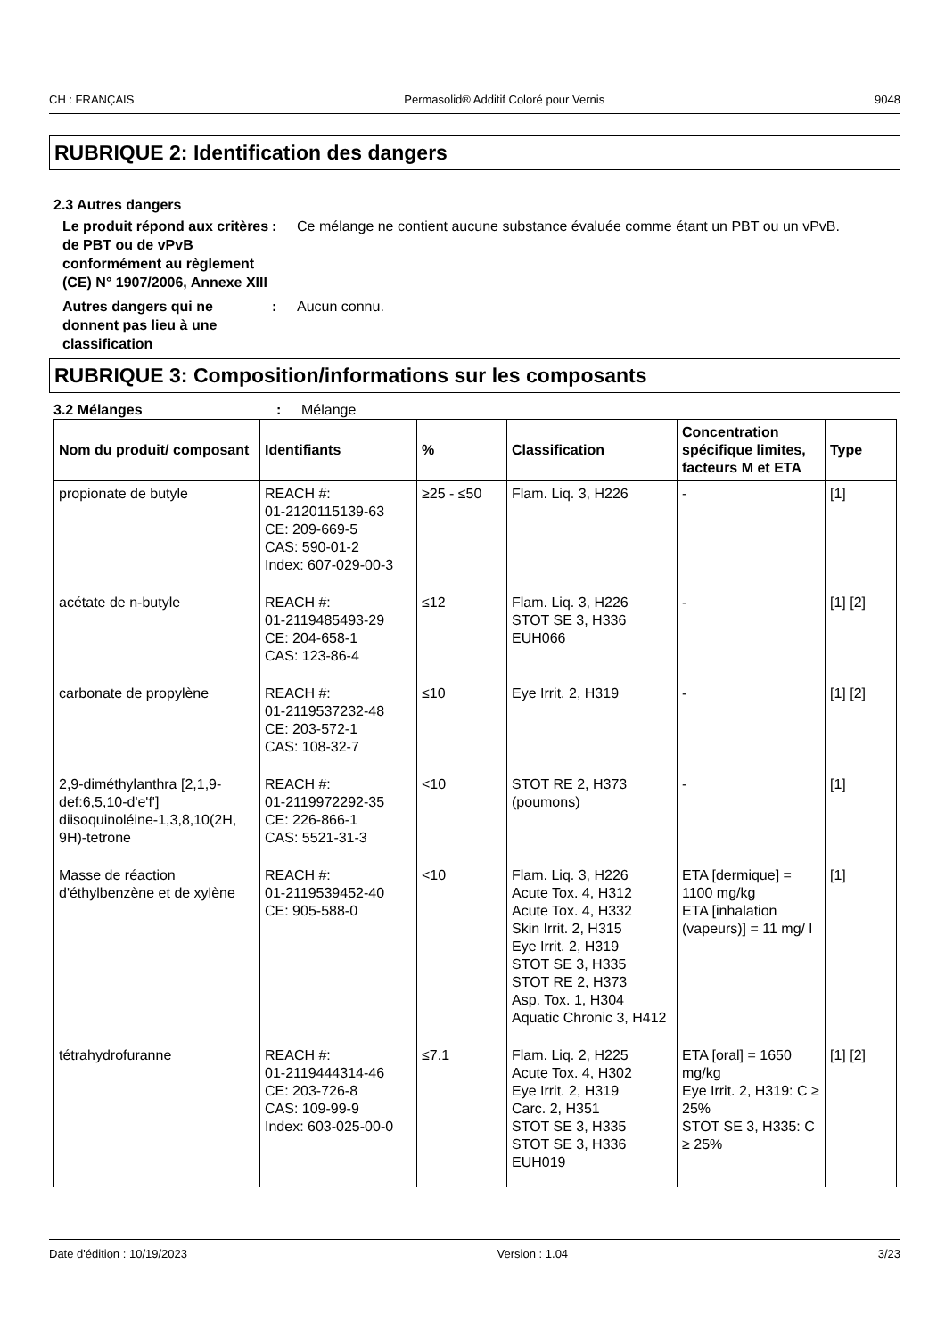CH : FRANÇAIS Permasolid® Additif Coloré pour Vernis 9048
RUBRIQUE 2: Identification des dangers
2.3 Autres dangers
Le produit répond aux critères de PBT ou de vPvB conformément au règlement (CE) N° 1907/2006, Annexe XIII
: Ce mélange ne contient aucune substance évaluée comme étant un PBT ou un vPvB.
Autres dangers qui ne donnent pas lieu à une classification
: Aucun connu.
RUBRIQUE 3: Composition/informations sur les composants
3.2 Mélanges : Mélange
| Nom du produit/ composant | Identifiants | % | Classification | Concentration spécifique limites, facteurs M et ETA | Type |
| --- | --- | --- | --- | --- | --- |
| propionate de butyle | REACH #: 01-2120115139-63 CE: 209-669-5 CAS: 590-01-2 Index: 607-029-00-3 | ≥25 - ≤50 | Flam. Liq. 3, H226 | - | [1] |
| acétate de n-butyle | REACH #: 01-2119485493-29 CE: 204-658-1 CAS: 123-86-4 | ≤12 | Flam. Liq. 3, H226 STOT SE 3, H336 EUH066 | - | [1] [2] |
| carbonate de propylène | REACH #: 01-2119537232-48 CE: 203-572-1 CAS: 108-32-7 | ≤10 | Eye Irrit. 2, H319 | - | [1] [2] |
| 2,9-diméthylanthra [2,1,9-def:6,5,10-d'e'f'] diisoquinoléine-1,3,8,10(2H, 9H)-tetrone | REACH #: 01-2119972292-35 CE: 226-866-1 CAS: 5521-31-3 | <10 | STOT RE 2, H373 (poumons) | - | [1] |
| Masse de réaction d'éthylbenzène et de xylène | REACH #: 01-2119539452-40 CE: 905-588-0 | <10 | Flam. Liq. 3, H226 Acute Tox. 4, H312 Acute Tox. 4, H332 Skin Irrit. 2, H315 Eye Irrit. 2, H319 STOT SE 3, H335 STOT RE 2, H373 Asp. Tox. 1, H304 Aquatic Chronic 3, H412 | ETA [dermique] = 1100 mg/kg ETA [inhalation (vapeurs)] = 11 mg/ l | [1] |
| tétrahydrofuranne | REACH #: 01-2119444314-46 CE: 203-726-8 CAS: 109-99-9 Index: 603-025-00-0 | ≤7.1 | Flam. Liq. 2, H225 Acute Tox. 4, H302 Eye Irrit. 2, H319 Carc. 2, H351 STOT SE 3, H335 STOT SE 3, H336 EUH019 | ETA [oral] = 1650 mg/kg Eye Irrit. 2, H319: C ≥ 25% STOT SE 3, H335: C ≥ 25% | [1] [2] |
Date d'édition : 10/19/2023 Version : 1.04 3/23